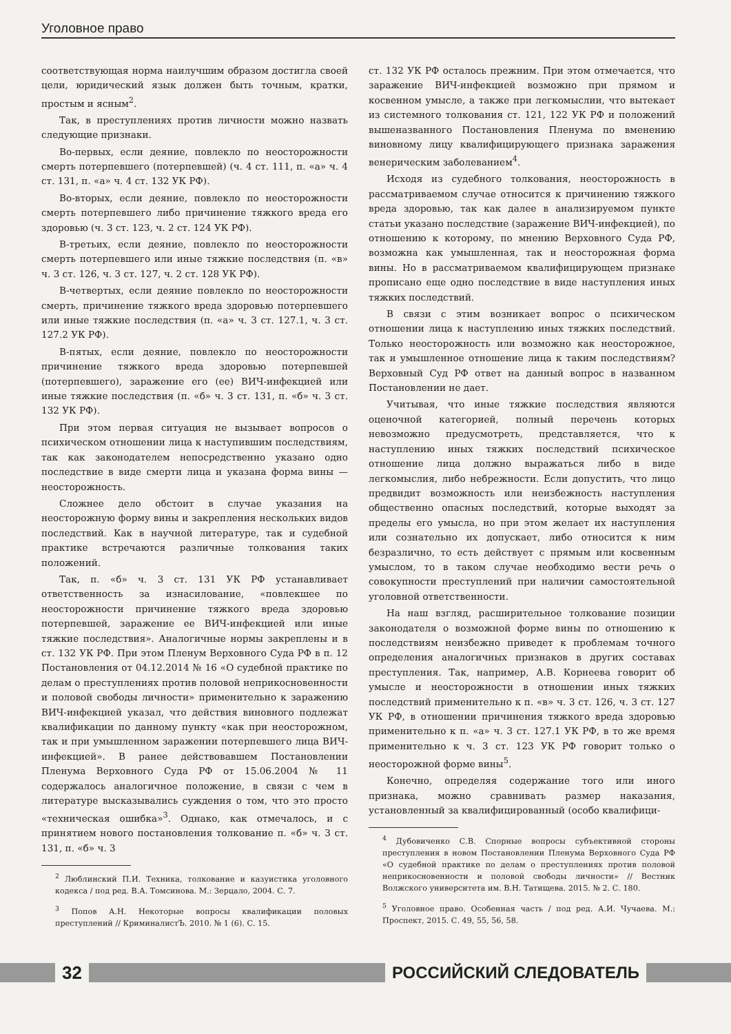Уголовное право
соответствующая норма наилучшим образом достигла своей цели, юридический язык должен быть точным, кратки, простым и ясным<sup>2</sup>.
Так, в преступлениях против личности можно назвать следующие признаки.
Во-первых, если деяние, повлекло по неосторожности смерть потерпевшего (потерпевшей) (ч. 4 ст. 111, п. «а» ч. 4 ст. 131, п. «а» ч. 4 ст. 132 УК РФ).
Во-вторых, если деяние, повлекло по неосторожности смерть потерпевшего либо причинение тяжкого вреда его здоровью (ч. 3 ст. 123, ч. 2 ст. 124 УК РФ).
В-третьих, если деяние, повлекло по неосторожности смерть потерпевшего или иные тяжкие последствия (п. «в» ч. 3 ст. 126, ч. 3 ст. 127, ч. 2 ст. 128 УК РФ).
В-четвертых, если деяние повлекло по неосторожности смерть, причинение тяжкого вреда здоровью потерпевшего или иные тяжкие последствия (п. «а» ч. 3 ст. 127.1, ч. 3 ст. 127.2 УК РФ).
В-пятых, если деяние, повлекло по неосторожности причинение тяжкого вреда здоровью потерпевшей (потерпевшего), заражение его (ее) ВИЧ-инфекцией или иные тяжкие последствия (п. «б» ч. 3 ст. 131, п. «б» ч. 3 ст. 132 УК РФ).
При этом первая ситуация не вызывает вопросов о психическом отношении лица к наступившим последствиям, так как законодателем непосредственно указано одно последствие в виде смерти лица и указана форма вины — неосторожность.
Сложнее дело обстоит в случае указания на неосторожную форму вины и закрепления нескольких видов последствий. Как в научной литературе, так и судебной практике встречаются различные толкования таких положений.
Так, п. «б» ч. 3 ст. 131 УК РФ устанавливает ответственность за изнасилование, «повлекшее по неосторожности причинение тяжкого вреда здоровью потерпевшей, заражение ее ВИЧ-инфекцией или иные тяжкие последствия». Аналогичные нормы закреплены и в ст. 132 УК РФ. При этом Пленум Верховного Суда РФ в п. 12 Постановления от 04.12.2014 № 16 «О судебной практике по делам о преступлениях против половой неприкосновенности и половой свободы личности» применительно к заражению ВИЧ-инфекцией указал, что действия виновного подлежат квалификации по данному пункту «как при неосторожном, так и при умышленном заражении потерпевшего лица ВИЧ-инфекцией». В ранее действовавшем Постановлении Пленума Верховного Суда РФ от 15.06.2004 № 11 содержалось аналогичное положение, в связи с чем в литературе высказывались суждения о том, что это просто «техническая ошибка»<sup>3</sup>. Однако, как отмечалось, и с принятием нового постановления толкование п. «б» ч. 3 ст. 131, п. «б» ч. 3
<sup>2</sup> Люблинский П.И. Техника, толкование и казуистика уголовного кодекса / под ред. В.А. Томсинова. М.: Зерцало, 2004. С. 7.
<sup>3</sup> Попов А.Н. Некоторые вопросы квалификации половых преступлений // КриминалистЪ. 2010. № 1 (6). С. 15.
ст. 132 УК РФ осталось прежним. При этом отмечается, что заражение ВИЧ-инфекцией возможно при прямом и косвенном умысле, а также при легкомыслии, что вытекает из системного толкования ст. 121, 122 УК РФ и положений вышеназванного Постановления Пленума по вменению виновному лицу квалифицирующего признака заражения венерическим заболеванием<sup>4</sup>.
Исходя из судебного толкования, неосторожность в рассматриваемом случае относится к причинению тяжкого вреда здоровью, так как далее в анализируемом пункте статьи указано последствие (заражение ВИЧ-инфекцией), по отношению к которому, по мнению Верховного Суда РФ, возможна как умышленная, так и неосторожная форма вины. Но в рассматриваемом квалифицирующем признаке прописано еще одно последствие в виде наступления иных тяжких последствий.
В связи с этим возникает вопрос о психическом отношении лица к наступлению иных тяжких последствий. Только неосторожность или возможно как неосторожное, так и умышленное отношение лица к таким последствиям? Верховный Суд РФ ответ на данный вопрос в названном Постановлении не дает.
Учитывая, что иные тяжкие последствия являются оценочной категорией, полный перечень которых невозможно предусмотреть, представляется, что к наступлению иных тяжких последствий психическое отношение лица должно выражаться либо в виде легкомыслия, либо небрежности. Если допустить, что лицо предвидит возможность или неизбежность наступления общественно опасных последствий, которые выходят за пределы его умысла, но при этом желает их наступления или сознательно их допускает, либо относится к ним безразлично, то есть действует с прямым или косвенным умыслом, то в таком случае необходимо вести речь о совокупности преступлений при наличии самостоятельной уголовной ответственности.
На наш взгляд, расширительное толкование позиции законодателя о возможной форме вины по отношению к последствиям неизбежно приведет к проблемам точного определения аналогичных признаков в других составах преступления. Так, например, А.В. Корнеева говорит об умысле и неосторожности в отношении иных тяжких последствий применительно к п. «в» ч. 3 ст. 126, ч. 3 ст. 127 УК РФ, в отношении причинения тяжкого вреда здоровью применительно к п. «а» ч. 3 ст. 127.1 УК РФ, в то же время применительно к ч. 3 ст. 123 УК РФ говорит только о неосторожной форме вины<sup>5</sup>.
Конечно, определяя содержание того или иного признака, можно сравнивать размер наказания, установленный за квалифицированный (особо квалифици-
<sup>4</sup> Дубовиченко С.В. Спорные вопросы субъективной стороны преступления в новом Постановлении Пленума Верховного Суда РФ «О судебной практике по делам о преступлениях против половой неприкосновенности и половой свободы личности» // Вестник Волжского университета им. В.Н. Татищева. 2015. № 2. С. 180.
<sup>5</sup> Уголовное право. Особенная часть / под ред. А.И. Чучаева. М.: Проспект, 2015. С. 49, 55, 56, 58.
32 РОССИЙСКИЙ СЛЕДОВАТЕЛЬ